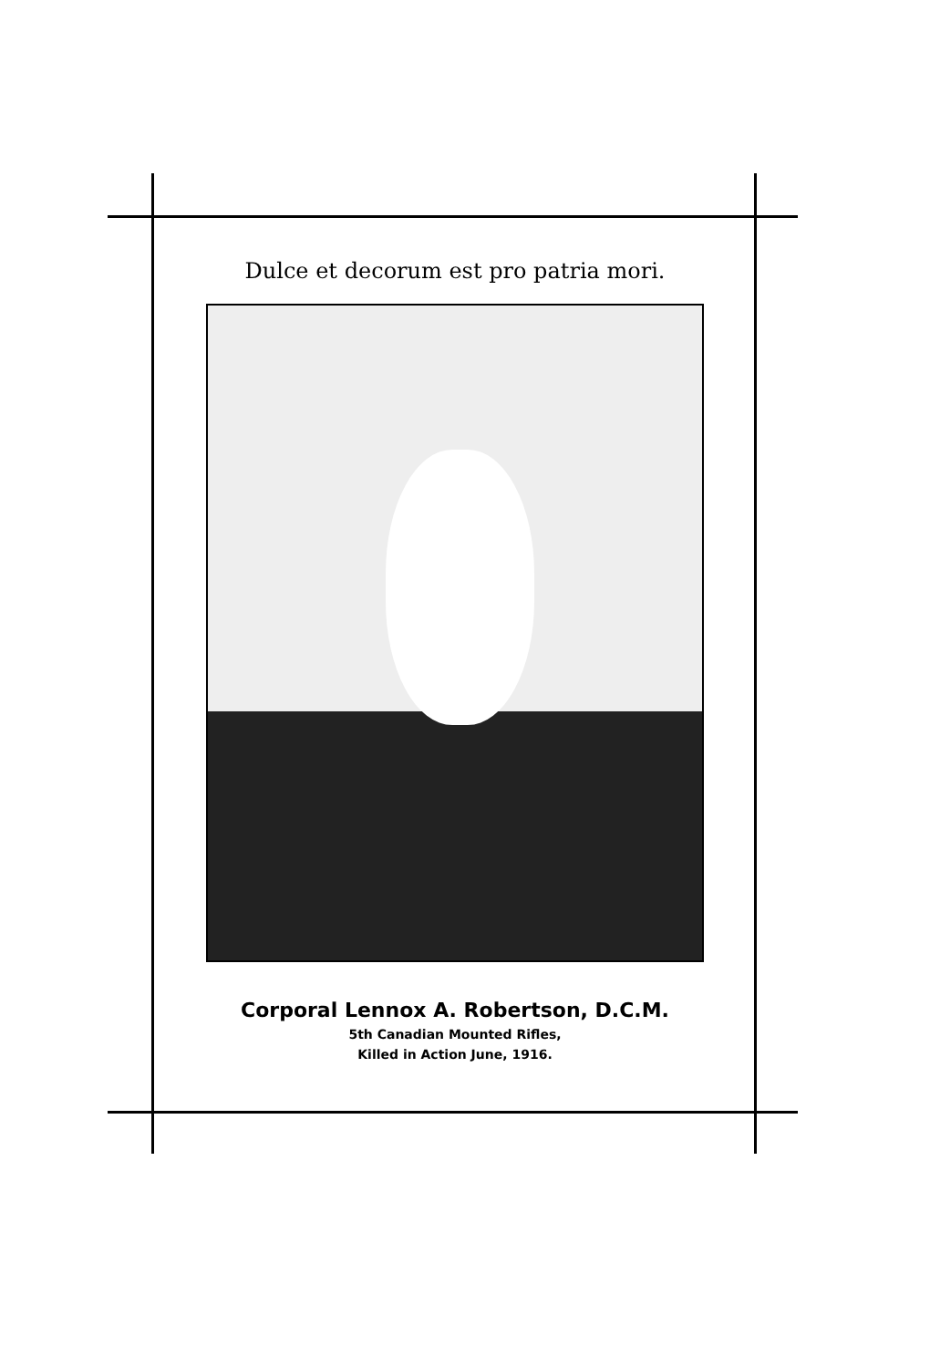Dulce et decorum est pro patria mori.
Corporal Lennox A. Robertson, D.C.M.
5th Canadian Mounted Rifles,
Killed in Action June, 1916.